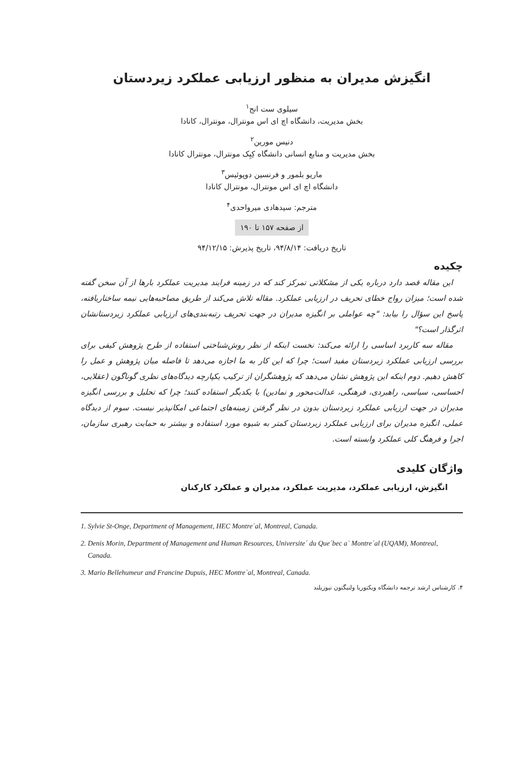انگیزش مدیران به منظور ارزیابی عملکرد زیردستان
سیلوی ست انج<sup>۱</sup>
بخش مدیریت، دانشگاه اچ ای اس مونترال، مونترال، کانادا
دنیس مورین<sup>۲</sup>
بخش مدیریت و منابع انسانی دانشگاه کِبِک مونترال، مونترال کانادا
ماریو بلمور و فرنسین دوپوئیس<sup>۳</sup>
دانشگاه اچ ای اس مونترال، مونترال کانادا
مترجم: سیدهادی میرواحدی<sup>۴</sup>
از صفحه ۱۵۷ تا ۱۹۰
تاریخ دریافت: ۹۴/۸/۱۴، تاریخ پذیرش: ۹۴/۱۲/۱۵
چکیده
این مقاله قصد دارد درباره یکی از مشکلاتی تمرکز کند که در زمینه فرایند مدیریت عملکرد بارها از آن سخن گفته شده است؛ میزان رواج خطای تحریف در ارزیابی عملکرد. مقاله تلاش می‌کند از طریق مصاحبه‌هایی نیمه ساختاریافته، پاسخ این سؤال را بیابد: "چه عواملی بر انگیزه مدیران در جهت تحریف رتبه‌بندی‌های ارزیابی عملکرد زیردستانشان اثرگذار است؟"
مقاله سه کاربرد اساسی را ارائه می‌کند: نخست اینکه از نظر روش‌شناختی استفاده از طرح پژوهش کیفی برای بررسی ارزیابی عملکرد زیردستان مفید است؛ چرا که این کار به ما اجازه می‌دهد تا فاصله میان پژوهش و عمل را کاهش دهیم. دوم اینکه این پژوهش نشان می‌دهد که پژوهشگران از ترکیب یکپارچه دیدگاه‌های نظری گوناگون (عقلایی، احساسی، سیاسی، راهبردی، فرهنگی، عدالت‌محور و نمادین) با یکدیگر استفاده کنند؛ چرا که تحلیل و بررسی انگیزه مدیران در جهت ارزیابی عملکرد زیردستان بدون در نظر گرفتن زمینه‌های اجتماعی امکانپذیر نیست. سوم از دیدگاه عملی، انگیزه مدیران برای ارزیابی عملکرد زیردستان کمتر به شیوه مورد استفاده و بیشتر به حمایت رهبری سازمان، اجرا و فرهنگ کلی عملکرد وابسته است.
واژگان کلیدی
انگیزش، ارزیابی عملکرد، مدیریت عملکرد، مدیران و عملکرد کارکنان
1. Sylvie St-Onge, Department of Management, HEC Montre´al, Montreal, Canada.
2. Denis Morin, Department of Management and Human Resources, Universite´ du Que´bec a` Montre´al (UQAM), Montreal, Canada.
3. Mario Bellehumeur and Francine Dupuis, HEC Montre´al, Montreal, Canada.
۴. کارشناس ارشد ترجمه دانشگاه ویکتوریا ولنیگتون نیوزیلند